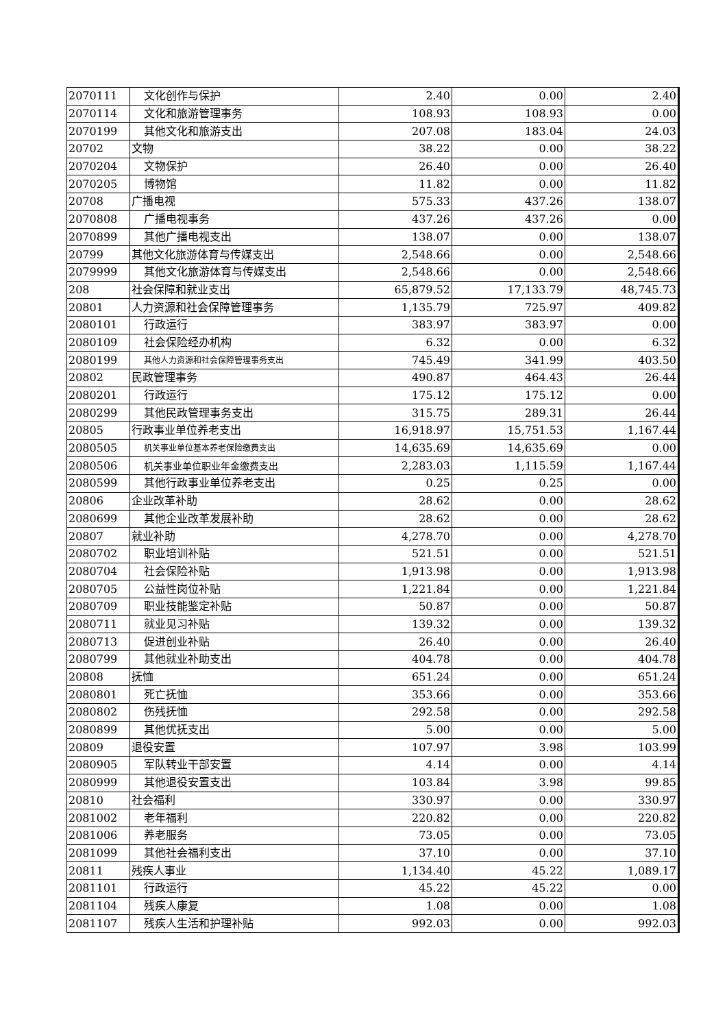| 2070111 | 文化创作与保护 | 2.40 | 0.00 | 2.40 |
| 2070114 | 文化和旅游管理事务 | 108.93 | 108.93 | 0.00 |
| 2070199 | 其他文化和旅游支出 | 207.08 | 183.04 | 24.03 |
| 20702 | 文物 | 38.22 | 0.00 | 38.22 |
| 2070204 | 文物保护 | 26.40 | 0.00 | 26.40 |
| 2070205 | 博物馆 | 11.82 | 0.00 | 11.82 |
| 20708 | 广播电视 | 575.33 | 437.26 | 138.07 |
| 2070808 | 广播电视事务 | 437.26 | 437.26 | 0.00 |
| 2070899 | 其他广播电视支出 | 138.07 | 0.00 | 138.07 |
| 20799 | 其他文化旅游体育与传媒支出 | 2,548.66 | 0.00 | 2,548.66 |
| 2079999 | 其他文化旅游体育与传媒支出 | 2,548.66 | 0.00 | 2,548.66 |
| 208 | 社会保障和就业支出 | 65,879.52 | 17,133.79 | 48,745.73 |
| 20801 | 人力资源和社会保障管理事务 | 1,135.79 | 725.97 | 409.82 |
| 2080101 | 行政运行 | 383.97 | 383.97 | 0.00 |
| 2080109 | 社会保险经办机构 | 6.32 | 0.00 | 6.32 |
| 2080199 | 其他人力资源和社会保障管理事务支出 | 745.49 | 341.99 | 403.50 |
| 20802 | 民政管理事务 | 490.87 | 464.43 | 26.44 |
| 2080201 | 行政运行 | 175.12 | 175.12 | 0.00 |
| 2080299 | 其他民政管理事务支出 | 315.75 | 289.31 | 26.44 |
| 20805 | 行政事业单位养老支出 | 16,918.97 | 15,751.53 | 1,167.44 |
| 2080505 | 机关事业单位基本养老保险缴费支出 | 14,635.69 | 14,635.69 | 0.00 |
| 2080506 | 机关事业单位职业年金缴费支出 | 2,283.03 | 1,115.59 | 1,167.44 |
| 2080599 | 其他行政事业单位养老支出 | 0.25 | 0.25 | 0.00 |
| 20806 | 企业改革补助 | 28.62 | 0.00 | 28.62 |
| 2080699 | 其他企业改革发展补助 | 28.62 | 0.00 | 28.62 |
| 20807 | 就业补助 | 4,278.70 | 0.00 | 4,278.70 |
| 2080702 | 职业培训补贴 | 521.51 | 0.00 | 521.51 |
| 2080704 | 社会保险补贴 | 1,913.98 | 0.00 | 1,913.98 |
| 2080705 | 公益性岗位补贴 | 1,221.84 | 0.00 | 1,221.84 |
| 2080709 | 职业技能鉴定补贴 | 50.87 | 0.00 | 50.87 |
| 2080711 | 就业见习补贴 | 139.32 | 0.00 | 139.32 |
| 2080713 | 促进创业补贴 | 26.40 | 0.00 | 26.40 |
| 2080799 | 其他就业补助支出 | 404.78 | 0.00 | 404.78 |
| 20808 | 抚恤 | 651.24 | 0.00 | 651.24 |
| 2080801 | 死亡抚恤 | 353.66 | 0.00 | 353.66 |
| 2080802 | 伤残抚恤 | 292.58 | 0.00 | 292.58 |
| 2080899 | 其他优抚支出 | 5.00 | 0.00 | 5.00 |
| 20809 | 退役安置 | 107.97 | 3.98 | 103.99 |
| 2080905 | 军队转业干部安置 | 4.14 | 0.00 | 4.14 |
| 2080999 | 其他退役安置支出 | 103.84 | 3.98 | 99.85 |
| 20810 | 社会福利 | 330.97 | 0.00 | 330.97 |
| 2081002 | 老年福利 | 220.82 | 0.00 | 220.82 |
| 2081006 | 养老服务 | 73.05 | 0.00 | 73.05 |
| 2081099 | 其他社会福利支出 | 37.10 | 0.00 | 37.10 |
| 20811 | 残疾人事业 | 1,134.40 | 45.22 | 1,089.17 |
| 2081101 | 行政运行 | 45.22 | 45.22 | 0.00 |
| 2081104 | 残疾人康复 | 1.08 | 0.00 | 1.08 |
| 2081107 | 残疾人生活和护理补贴 | 992.03 | 0.00 | 992.03 |